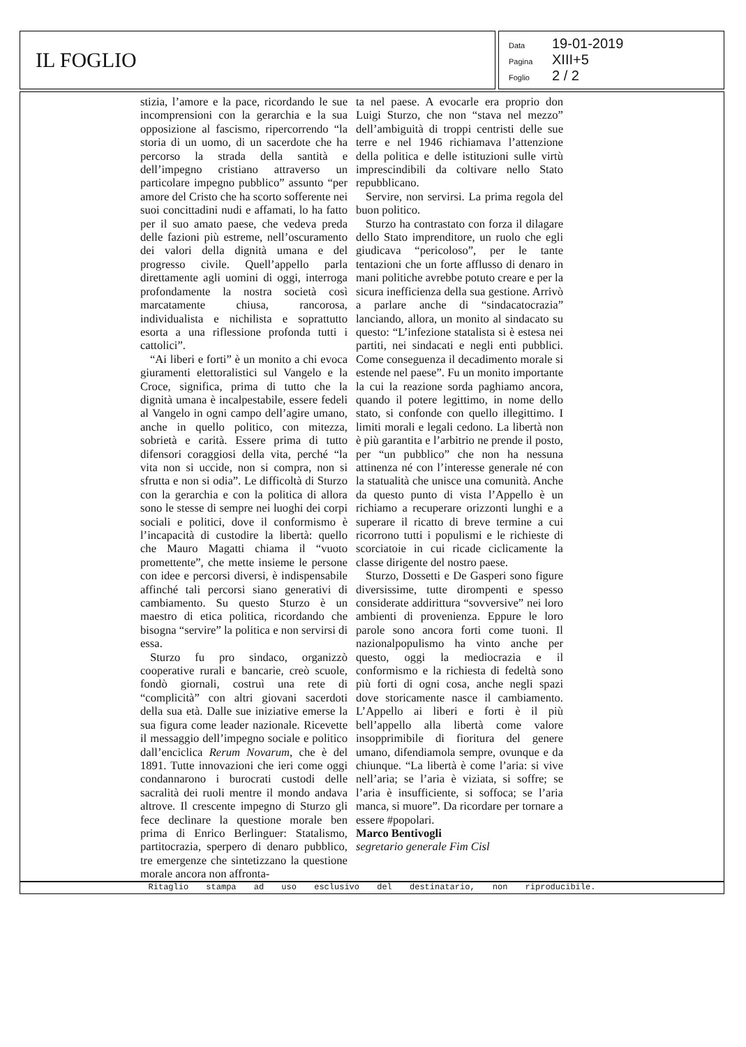IL FOGLIO
Data 19-01-2019
Pagina XIII+5
Foglio 2 / 2
stizia, l’amore e la pace, ricordando le sue incomprensioni con la gerarchia e la sua opposizione al fascismo, ripercorrendo “la storia di un uomo, di un sacerdote che ha percorso la strada della santità e dell’impegno cristiano attraverso un particolare impegno pubblico” assunto “per amore del Cristo che ha scorto sofferente nei suoi concittadini nudi e affamati, lo ha fatto per il suo amato paese, che vedeva preda delle fazioni più estreme, nell’oscuramento dei valori della dignità umana e del progresso civile. Quell’appello parla direttamente agli uomini di oggi, interroga profondamente la nostra società così marcatamente chiusa, rancorosa, individualista e nichilista e soprattutto esorta a una riflessione profonda tutti i cattolici”.
“Ai liberi e forti” è un monito a chi evoca giuramenti elettoralistici sul Vangelo e la Croce, significa, prima di tutto che la dignità umana è incalpestabile, essere fedeli al Vangelo in ogni campo dell’agire umano, anche in quello politico, con mitezza, sobrietà e carità. Essere prima di tutto difensori coraggiosi della vita, perché “la vita non si uccide, non si compra, non si sfrutta e non si odia”. Le difficoltà di Sturzo con la gerarchia e con la politica di allora sono le stesse di sempre nei luoghi dei corpi sociali e politici, dove il conformismo è l’incapacità di custodire la libertà: quello che Mauro Magatti chiama il “vuoto promettente”, che mette insieme le persone con idee e percorsi diversi, è indispensabile affinché tali percorsi siano generativi di cambiamento. Su questo Sturzo è un maestro di etica politica, ricordando che bisogna “servire” la politica e non servirsi di essa.
Sturzo fu pro sindaco, organizzò cooperative rurali e bancarie, creò scuole, fondò giornali, costruì una rete di “complicità” con altri giovani sacerdoti della sua età. Dalle sue iniziative emerse la sua figura come leader nazionale. Ricevette il messaggio dell’impegno sociale e politico dall’enciclica Rerum Novarum, che è del 1891. Tutte innovazioni che ieri come oggi condannarono i burocrati custodi delle sacralità dei ruoli mentre il mondo andava altrove. Il crescente impegno di Sturzo gli fece declinare la questione morale ben prima di Enrico Berlinguer: Statalismo, partitocrazia, sperpero di denaro pubblico, tre emergenze che sintetizzano la questione morale ancora non affronta-
ta nel paese. A evocarle era proprio don Luigi Sturzo, che non “stava nel mezzo” dell’ambiguità di troppi centristi delle sue terre e nel 1946 richiamava l’attenzione della politica e delle istituzioni sulle virtù imprescindibili da coltivare nello Stato repubblicano.
Servire, non servirsi. La prima regola del buon politico.
Sturzo ha contrastato con forza il dilagare dello Stato imprenditore, un ruolo che egli giudicava “pericoloso”, per le tante tentazioni che un forte afflusso di denaro in mani politiche avrebbe potuto creare e per la sicura inefficienza della sua gestione. Arrivò a parlare anche di “sindacatocrazia” lanciando, allora, un monito al sindacato su questo: “L’infezione statalista si è estesa nei partiti, nei sindacati e negli enti pubblici. Come conseguenza il decadimento morale si estende nel paese”. Fu un monito importante la cui la reazione sorda paghiamo ancora, quando il potere legittimo, in nome dello stato, si confonde con quello illegittimo. I limiti morali e legali cedono. La libertà non è più garantita e l’arbitrio ne prende il posto, per “un pubblico” che non ha nessuna attinenza né con l’interesse generale né con la statualità che unisce una comunità. Anche da questo punto di vista l’Appello è un richiamo a recuperare orizzonti lunghi e a superare il ricatto di breve termine a cui ricorrono tutti i populismi e le richieste di scorciatoie in cui ricade ciclicamente la classe dirigente del nostro paese.
Sturzo, Dossetti e De Gasperi sono figure diversissime, tutte dirompenti e spesso considerate addirittura “sovversive” nei loro ambienti di provenienza. Eppure le loro parole sono ancora forti come tuoni. Il nazionalpopulismo ha vinto anche per questo, oggi la mediocrazia e il conformismo e la richiesta di fedeltà sono più forti di ogni cosa, anche negli spazi dove storicamente nasce il cambiamento. L’Appello ai liberi e forti è il più bell’appello alla libertà come valore insopprimibile di fioritura del genere umano, difendiamola sempre, ovunque e da chiunque. “La libertà è come l’aria: si vive nell’aria; se l’aria è viziata, si soffre; se l’aria è insufficiente, si soffoca; se l’aria manca, si muore”. Da ricordare per tornare a essere #popolari.
Marco Bentivogli
segretario generale Fim Cisl
Ritaglio stampa ad uso esclusivo del destinatario, non riproducibile.